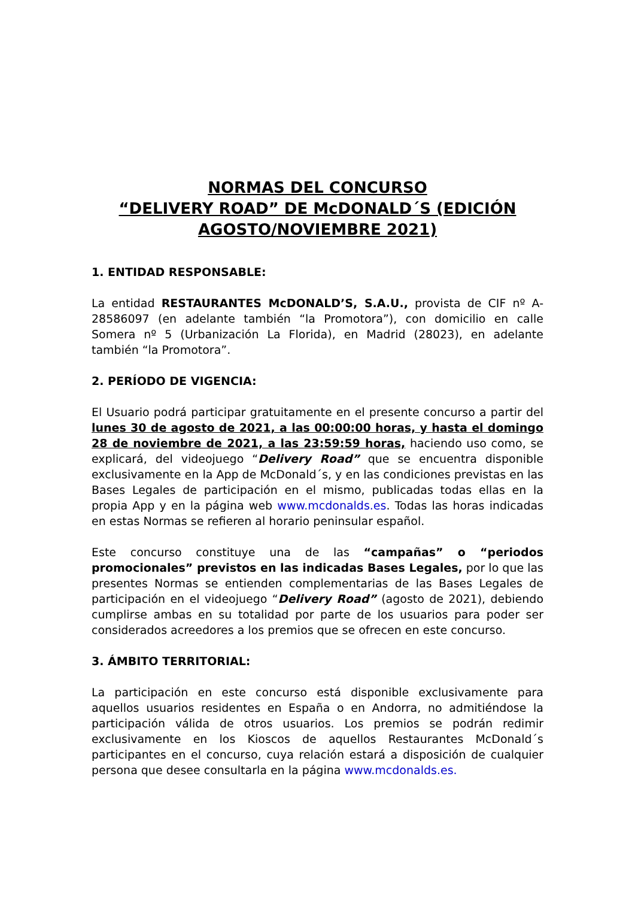NORMAS DEL CONCURSO
“DELIVERY ROAD” DE McDONALD´S (EDICIÓN AGOSTO/NOVIEMBRE 2021)
1. ENTIDAD RESPONSABLE:
La entidad RESTAURANTES McDONALD’S, S.A.U., provista de CIF nº A-28586097 (en adelante también “la Promotora”), con domicilio en calle Somera nº 5 (Urbanización La Florida), en Madrid (28023), en adelante también “la Promotora”.
2. PERÍODO DE VIGENCIA:
El Usuario podrá participar gratuitamente en el presente concurso a partir del lunes 30 de agosto de 2021, a las 00:00:00 horas, y hasta el domingo 28 de noviembre de 2021, a las 23:59:59 horas, haciendo uso como, se explicará, del videojuego “Delivery Road” que se encuentra disponible exclusivamente en la App de McDonald´s, y en las condiciones previstas en las Bases Legales de participación en el mismo, publicadas todas ellas en la propia App y en la página web www.mcdonalds.es. Todas las horas indicadas en estas Normas se refieren al horario peninsular español.
Este concurso constituye una de las “campañas” o “periodos promocionales” previstos en las indicadas Bases Legales, por lo que las presentes Normas se entienden complementarias de las Bases Legales de participación en el videojuego “Delivery Road” (agosto de 2021), debiendo cumplirse ambas en su totalidad por parte de los usuarios para poder ser considerados acreedores a los premios que se ofrecen en este concurso.
3. ÁMBITO TERRITORIAL:
La participación en este concurso está disponible exclusivamente para aquellos usuarios residentes en España o en Andorra, no admitiéndose la participación válida de otros usuarios. Los premios se podrán redimir exclusivamente en los Kioscos de aquellos Restaurantes McDonald´s participantes en el concurso, cuya relación estará a disposición de cualquier persona que desee consultarla en la página www.mcdonalds.es.